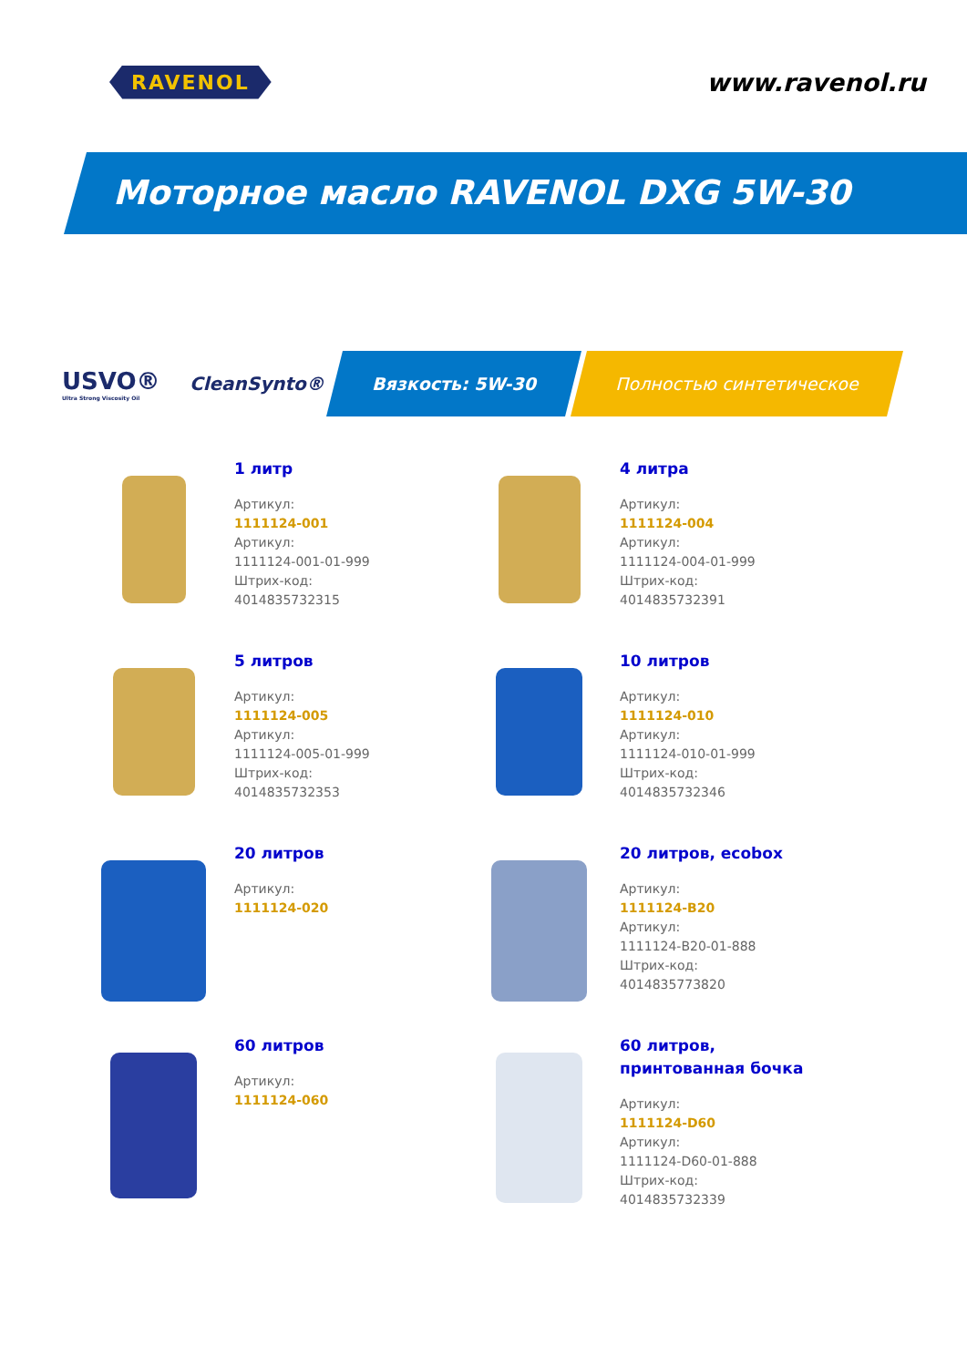RAVENOL
www.ravenol.ru
Моторное масло RAVENOL DXG 5W-30
USVO®
Ultra Strong Viscosity Oil
CleanSynto®
Вязкость: 5W-30 Полностью синтетическое
1 литр
Артикул:
1111124-001
Артикул:
1111124-001-01-999
Штрих-код:
4014835732315
4 литра
Артикул:
1111124-004
Артикул:
1111124-004-01-999
Штрих-код:
4014835732391
5 литров
Артикул:
1111124-005
Артикул:
1111124-005-01-999
Штрих-код:
4014835732353
10 литров
Артикул:
1111124-010
Артикул:
1111124-010-01-999
Штрих-код:
4014835732346
20 литров
Артикул:
1111124-020
20 литров, ecobox
Артикул:
1111124-B20
Артикул:
1111124-B20-01-888
Штрих-код:
4014835773820
60 литров
Артикул:
1111124-060
60 литров,
принтованная бочка
Артикул:
1111124-D60
Артикул:
1111124-D60-01-888
Штрих-код:
4014835732339